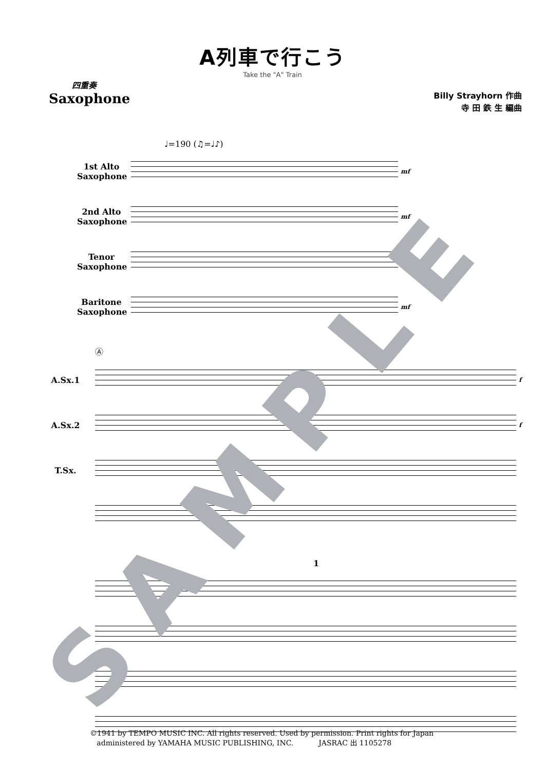A列車で行こう
Take the "A" Train
四重奏
Saxophone
Billy Strayhorn 作曲
寺 田 鉄 生 編曲
♩=190 (♫=♩♪)
1st Alto Saxophone
mf
2nd Alto Saxophone
mf
Tenor Saxophone
mf
Baritone Saxophone
mf
Ⓐ
A.Sx.1
f
A.Sx.2
f
T.Sx.
1
SAMPLE
©1941 by TEMPO MUSIC INC. All rights reserved. Used by permission. Print rights for Japan
administered by YAMAHA MUSIC PUBLISHING, INC. JASRAC 出 1105278